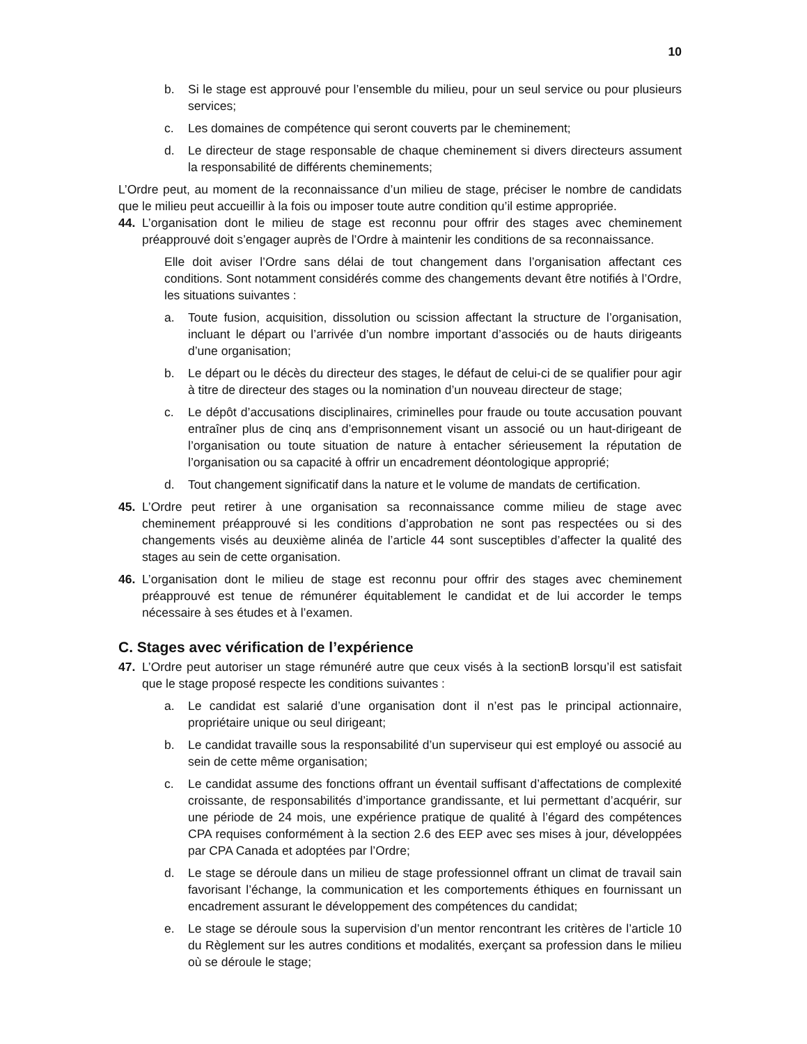10
b. Si le stage est approuvé pour l’ensemble du milieu, pour un seul service ou pour plusieurs services;
c. Les domaines de compétence qui seront couverts par le cheminement;
d. Le directeur de stage responsable de chaque cheminement si divers directeurs assument la responsabilité de différents cheminements;
L’Ordre peut, au moment de la reconnaissance d’un milieu de stage, préciser le nombre de candidats que le milieu peut accueillir à la fois ou imposer toute autre condition qu’il estime appropriée.
44. L’organisation dont le milieu de stage est reconnu pour offrir des stages avec cheminement préapprouvé doit s’engager auprès de l’Ordre à maintenir les conditions de sa reconnaissance.
Elle doit aviser l’Ordre sans délai de tout changement dans l’organisation affectant ces conditions. Sont notamment considérés comme des changements devant être notifiés à l’Ordre, les situations suivantes :
a. Toute fusion, acquisition, dissolution ou scission affectant la structure de l’organisation, incluant le départ ou l’arrivée d’un nombre important d’associés ou de hauts dirigeants d’une organisation;
b. Le départ ou le décès du directeur des stages, le défaut de celui-ci de se qualifier pour agir à titre de directeur des stages ou la nomination d’un nouveau directeur de stage;
c. Le dépôt d’accusations disciplinaires, criminelles pour fraude ou toute accusation pouvant entraîner plus de cinq ans d’emprisonnement visant un associé ou un haut-dirigeant de l’organisation ou toute situation de nature à entacher sérieusement la réputation de l’organisation ou sa capacité à offrir un encadrement déontologique approprié;
d. Tout changement significatif dans la nature et le volume de mandats de certification.
45. L’Ordre peut retirer à une organisation sa reconnaissance comme milieu de stage avec cheminement préapprouvé si les conditions d’approbation ne sont pas respectées ou si des changements visés au deuxième alinéa de l’article 44 sont susceptibles d’affecter la qualité des stages au sein de cette organisation.
46. L’organisation dont le milieu de stage est reconnu pour offrir des stages avec cheminement préapprouvé est tenue de rémunérer équitablement le candidat et de lui accorder le temps nécessaire à ses études et à l’examen.
C. Stages avec vérification de l’expérience
47. L’Ordre peut autoriser un stage rémunéré autre que ceux visés à la sectionB lorsqu’il est satisfait que le stage proposé respecte les conditions suivantes :
a. Le candidat est salarié d’une organisation dont il n’est pas le principal actionnaire, propriétaire unique ou seul dirigeant;
b. Le candidat travaille sous la responsabilité d’un superviseur qui est employé ou associé au sein de cette même organisation;
c. Le candidat assume des fonctions offrant un éventail suffisant d’affectations de complexité croissante, de responsabilités d’importance grandissante, et lui permettant d’acquérir, sur une période de 24 mois, une expérience pratique de qualité à l’égard des compétences CPA requises conformément à la section 2.6 des EEP avec ses mises à jour, développées par CPA Canada et adoptées par l’Ordre;
d. Le stage se déroule dans un milieu de stage professionnel offrant un climat de travail sain favorisant l’échange, la communication et les comportements éthiques en fournissant un encadrement assurant le développement des compétences du candidat;
e. Le stage se déroule sous la supervision d’un mentor rencontrant les critères de l’article 10 du Règlement sur les autres conditions et modalités, exerçant sa profession dans le milieu où se déroule le stage;